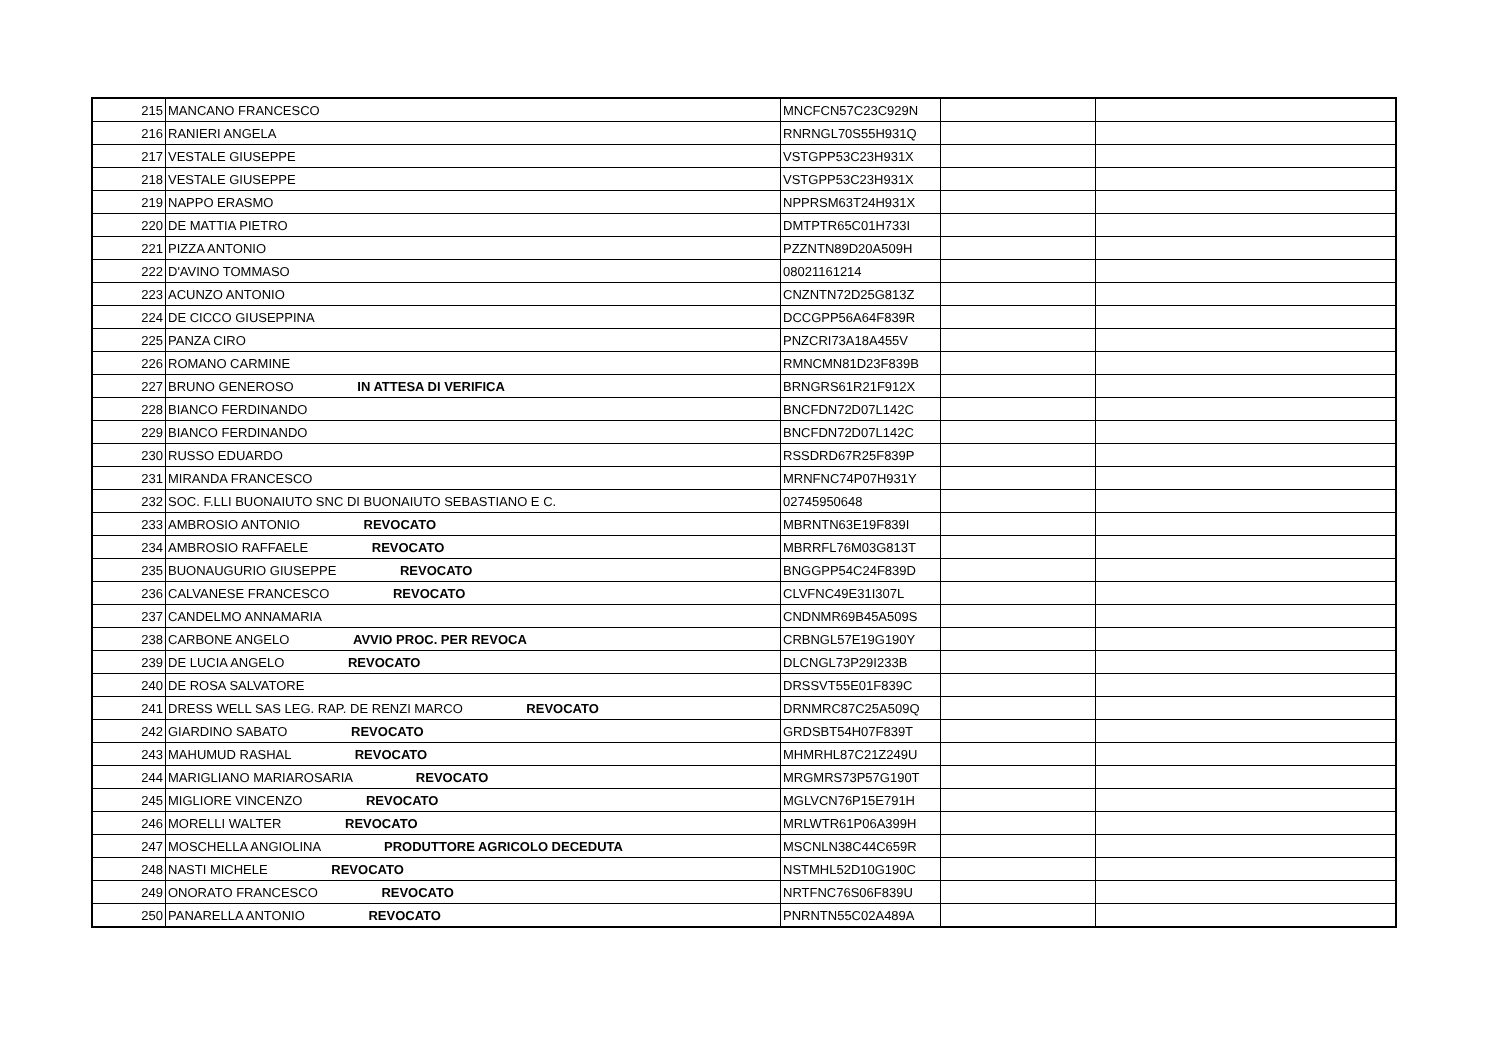| 215 | MANCANO FRANCESCO | MNCFCN57C23C929N | | |
| 216 | RANIERI ANGELA | RNRNGL70S55H931Q | | |
| 217 | VESTALE GIUSEPPE | VSTGPP53C23H931X | | |
| 218 | VESTALE GIUSEPPE | VSTGPP53C23H931X | | |
| 219 | NAPPO ERASMO | NPPRSM63T24H931X | | |
| 220 | DE MATTIA PIETRO | DMTPTR65C01H733I | | |
| 221 | PIZZA ANTONIO | PZZNTN89D20A509H | | |
| 222 | D'AVINO TOMMASO | 08021161214 | | |
| 223 | ACUNZO ANTONIO | CNZNTN72D25G813Z | | |
| 224 | DE CICCO GIUSEPPINA | DCCGPP56A64F839R | | |
| 225 | PANZA CIRO | PNZCRI73A18A455V | | |
| 226 | ROMANO CARMINE | RMNCMN81D23F839B | | |
| 227 | BRUNO GENEROSO IN ATTESA DI VERIFICA | BRNGRS61R21F912X | | |
| 228 | BIANCO FERDINANDO | BNCFDN72D07L142C | | |
| 229 | BIANCO FERDINANDO | BNCFDN72D07L142C | | |
| 230 | RUSSO EDUARDO | RSSDRD67R25F839P | | |
| 231 | MIRANDA FRANCESCO | MRNFNC74P07H931Y | | |
| 232 | SOC. F.LLI BUONAIUTO SNC DI BUONAIUTO SEBASTIANO E C. | 02745950648 | | |
| 233 | AMBROSIO ANTONIO REVOCATO | MBRNTN63E19F839I | | |
| 234 | AMBROSIO RAFFAELE REVOCATO | MBRRFL76M03G813T | | |
| 235 | BUONAUGURIO GIUSEPPE REVOCATO | BNGGPP54C24F839D | | |
| 236 | CALVANESE FRANCESCO REVOCATO | CLVFNC49E31I307L | | |
| 237 | CANDELMO ANNAMARIA | CNDNMR69B45A509S | | |
| 238 | CARBONE ANGELO AVVIO PROC. PER REVOCA | CRBNGL57E19G190Y | | |
| 239 | DE LUCIA ANGELO REVOCATO | DLCNGL73P29I233B | | |
| 240 | DE ROSA SALVATORE | DRSSVT55E01F839C | | |
| 241 | DRESS WELL SAS LEG. RAP. DE RENZI MARCO REVOCATO | DRNMRC87C25A509Q | | |
| 242 | GIARDINO SABATO REVOCATO | GRDSBT54H07F839T | | |
| 243 | MAHUMUD RASHAL REVOCATO | MHMRHL87C21Z249U | | |
| 244 | MARIGLIANO MARIAROSARIA REVOCATO | MRGMRS73P57G190T | | |
| 245 | MIGLIORE VINCENZO REVOCATO | MGLVCN76P15E791H | | |
| 246 | MORELLI WALTER REVOCATO | MRLWTR61P06A399H | | |
| 247 | MOSCHELLA ANGIOLINA PRODUTTORE AGRICOLO DECEDUTA | MSCNLN38C44C659R | | |
| 248 | NASTI MICHELE REVOCATO | NSTMHL52D10G190C | | |
| 249 | ONORATO FRANCESCO REVOCATO | NRTFNC76S06F839U | | |
| 250 | PANARELLA ANTONIO REVOCATO | PNRNTN55C02A489A | | |